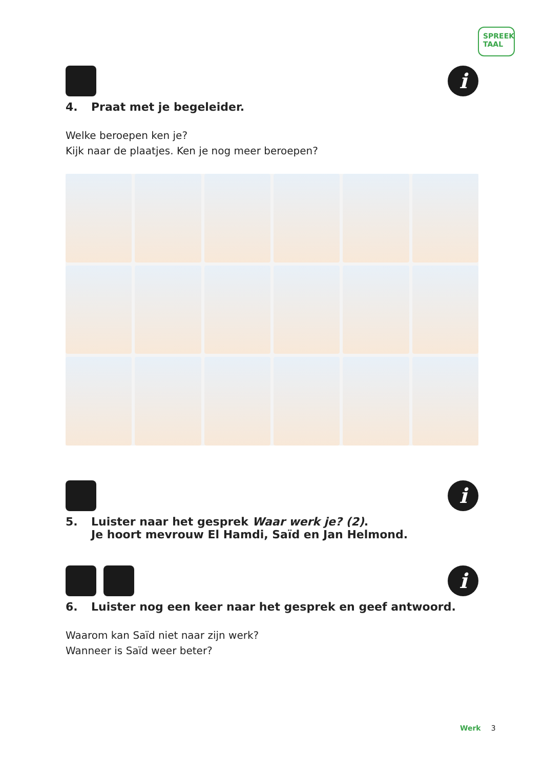SPREEK
TAAL
i
4. Praat met je begeleider.
Welke beroepen ken je?
Kijk naar de plaatjes. Ken je nog meer beroepen?
i
5. Luister naar het gesprek Waar werk je? (2).
Je hoort mevrouw El Hamdi, Saïd en Jan Helmond.
i
6. Luister nog een keer naar het gesprek en geef antwoord.
Waarom kan Saïd niet naar zijn werk?
Wanneer is Saïd weer beter?
Werk 3